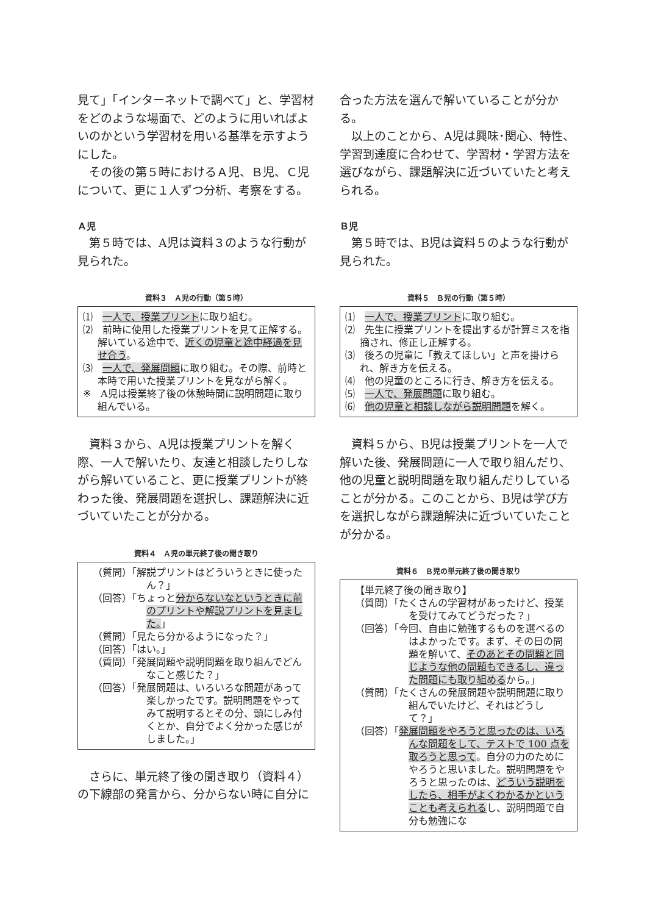見て」「インターネットで調べて」と、学習材をどのような場面で、どのように用いればよいのかという学習材を用いる基準を示すようにした。
その後の第５時におけるＡ児、Ｂ児、Ｃ児について、更に１人ずつ分析、考察をする。
Ａ児
第５時では、A児は資料３のような行動が見られた。
資料３　Ａ児の行動（第５時）
⑴　一人で、授業プリントに取り組む。
⑵　前時に使用した授業プリントを見て正解する。解いている途中で、近くの児童と途中経過を見せ合う。
⑶　一人で、発展問題に取り組む。その際、前時と本時で用いた授業プリントを見ながら解く。
※　A児は授業終了後の休憩時間に説明問題に取り組んでいる。
資料３から、A児は授業プリントを解く際、一人で解いたり、友達と相談したりしながら解いていること、更に授業プリントが終わった後、発展問題を選択し、課題解決に近づいていたことが分かる。
資料４　Ａ児の単元終了後の聞き取り
（質問）「解説プリントはどういうときに使ったん？」
（回答）「ちょっと分からないなというときに前のプリントや解説プリントを見ました。」
（質問）「見たら分かるようになった？」
（回答）「はい。」
（質問）「発展問題や説明問題を取り組んでどんなこと感じた？」
（回答）「発展問題は、いろいろな問題があって楽しかったです。説明問題をやってみて説明するとその分、頭にしみ付くとか、自分でよく分かった感じがしました。」
さらに、単元終了後の聞き取り（資料４）の下線部の発言から、分からない時に自分に
合った方法を選んで解いていることが分かる。
以上のことから、A児は興味･関心、特性、学習到達度に合わせて、学習材・学習方法を選びながら、課題解決に近づいていたと考えられる。
Ｂ児
第５時では、B児は資料５のような行動が見られた。
資料５　Ｂ児の行動（第５時）
⑴　一人で、授業プリントに取り組む。
⑵　先生に授業プリントを提出するが計算ミスを指摘され、修正し正解する。
⑶　後ろの児童に「教えてほしい」と声を掛けられ、解き方を伝える。
⑷　他の児童のところに行き、解き方を伝える。
⑸　一人で、発展問題に取り組む。
⑹　他の児童と相談しながら説明問題を解く。
資料５から、B児は授業プリントを一人で解いた後、発展問題に一人で取り組んだり、他の児童と説明問題を取り組んだりしていることが分かる。このことから、B児は学び方を選択しながら課題解決に近づいていたことが分かる。
資料６　Ｂ児の単元終了後の聞き取り
【単元終了後の聞き取り】
（質問）「たくさんの学習材があったけど、授業を受けてみてどうだった？」
（回答）「今回、自由に勉強するものを選べるのはよかったです。まず、その日の問題を解いて、そのあとその問題と同じような他の問題もできるし、違った問題にも取り組めるから。」
（質問）「たくさんの発展問題や説明問題に取り組んでいたけど、それはどうして？」
（回答）「発展問題をやろうと思ったのは、いろんな問題をして、テストで 100 点を取ろうと思って。自分の力のためにやろうと思いました。説明問題をやろうと思ったのは、どういう説明をしたら、相手がよくわかるかということも考えられるし、説明問題で自分も勉強にな